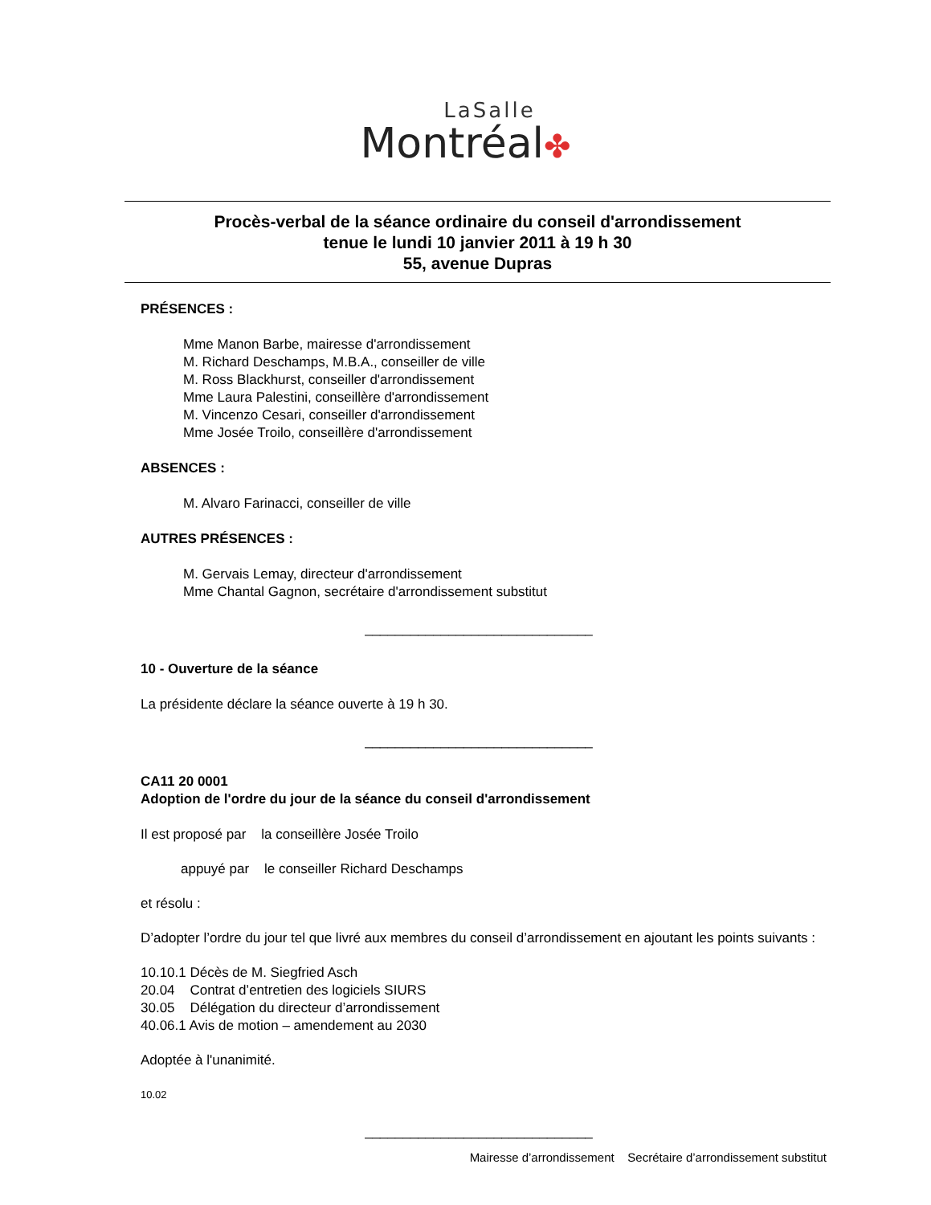LaSalle
Montréal✤
Procès-verbal de la séance ordinaire du conseil d'arrondissement
tenue le lundi 10 janvier 2011 à 19 h 30
55, avenue Dupras
PRÉSENCES :
Mme Manon Barbe, mairesse d'arrondissement
M. Richard Deschamps, M.B.A., conseiller de ville
M. Ross Blackhurst, conseiller d'arrondissement
Mme Laura Palestini, conseillère d'arrondissement
M. Vincenzo Cesari, conseiller d'arrondissement
Mme Josée Troilo, conseillère d'arrondissement
ABSENCES :
M. Alvaro Farinacci, conseiller de ville
AUTRES PRÉSENCES :
M. Gervais Lemay, directeur d'arrondissement
Mme Chantal Gagnon, secrétaire d'arrondissement substitut
______________________________
10 - Ouverture de la séance
La présidente déclare la séance ouverte à 19 h 30.
______________________________
CA11 20 0001
Adoption de l'ordre du jour de la séance du conseil d'arrondissement
Il est proposé par la conseillère Josée Troilo
appuyé par le conseiller Richard Deschamps
et résolu :
D’adopter l’ordre du jour tel que livré aux membres du conseil d’arrondissement en ajoutant les points suivants :
10.10.1 Décès de M. Siegfried Asch
20.04 Contrat d’entretien des logiciels SIURS
30.05 Délégation du directeur d’arrondissement
40.06.1 Avis de motion – amendement au 2030
Adoptée à l'unanimité.
10.02
______________________________
Mairesse d’arrondissement Secrétaire d’arrondissement substitut